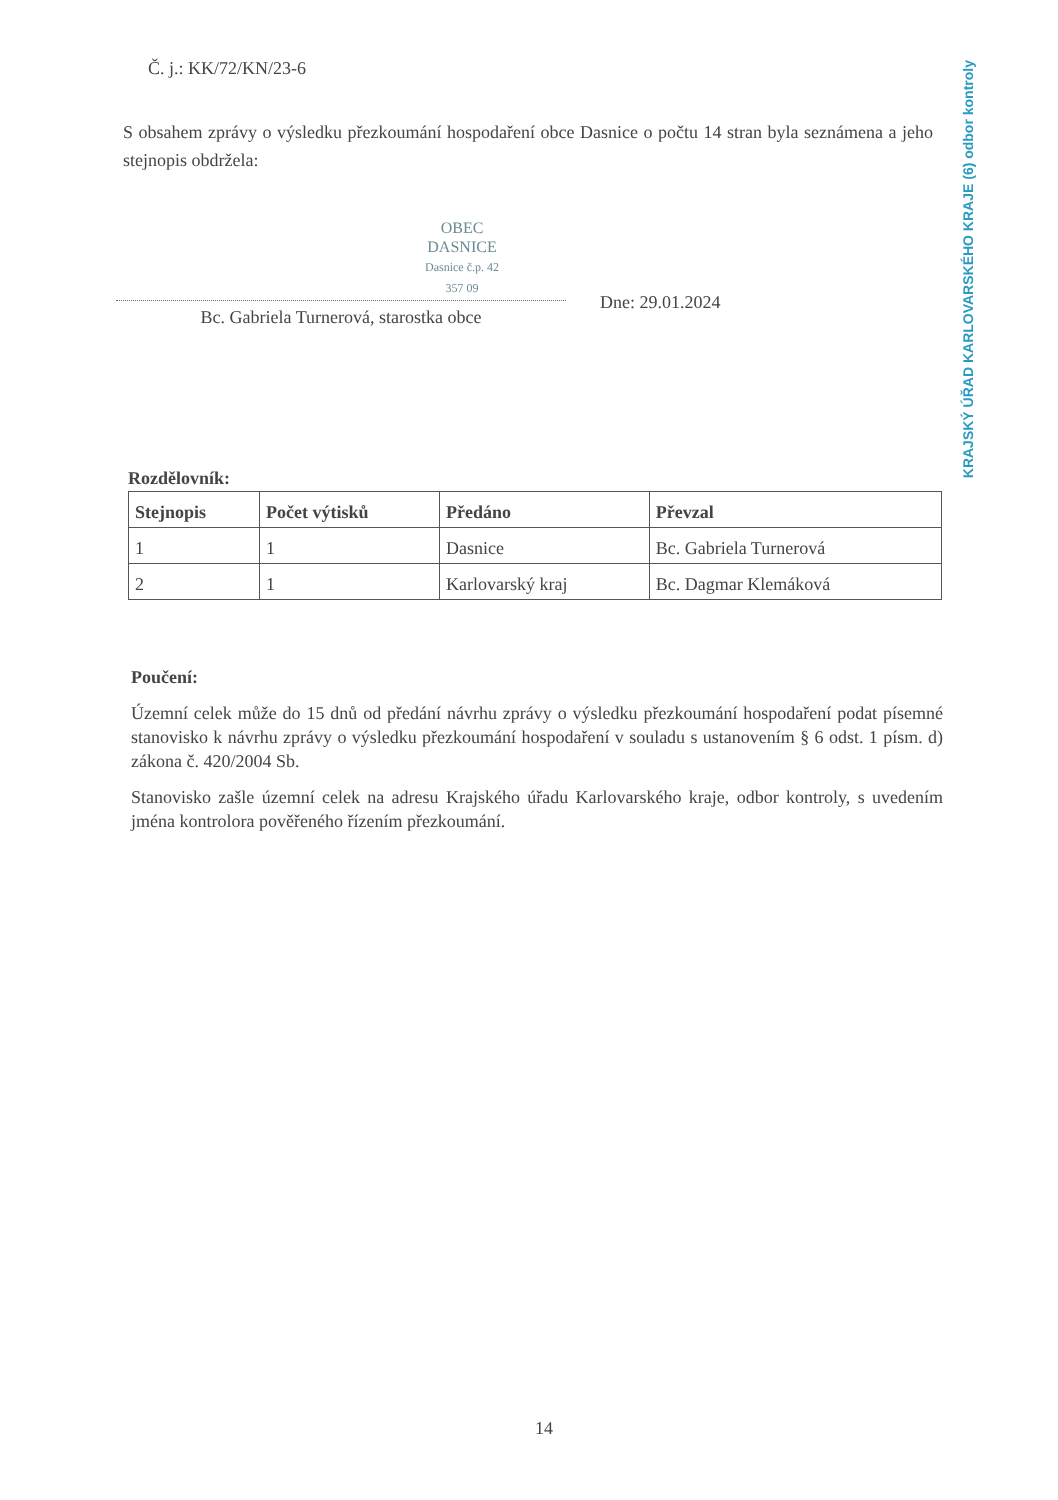Č. j.: KK/72/KN/23-6
S obsahem zprávy o výsledku přezkoumání hospodaření obce Dasnice o počtu 14 stran byla seznámena a jeho stejnopis obdržela:
OBEC
DASNICE
Dasnice č.p. 42
357 09
KRAJSKÝ ÚŘAD KARLOVARSKÉHO KRAJE (6) odbor kontroly
Dne: 29.01.2024
Bc. Gabriela Turnerová, starostka obce
Rozdělovník:
| Stejnopis | Počet výtisků | Předáno | Převzal |
| --- | --- | --- | --- |
| 1 | 1 | Dasnice | Bc. Gabriela Turnerová |
| 2 | 1 | Karlovarský kraj | Bc. Dagmar Klemáková |
Poučení:
Územní celek může do 15 dnů od předání návrhu zprávy o výsledku přezkoumání hospodaření podat písemné stanovisko k návrhu zprávy o výsledku přezkoumání hospodaření v souladu s ustanovením § 6 odst. 1 písm. d) zákona č. 420/2004 Sb.
Stanovisko zašle územní celek na adresu Krajského úřadu Karlovarského kraje, odbor kontroly, s uvedením jména kontrolora pověřeného řízením přezkoumání.
14